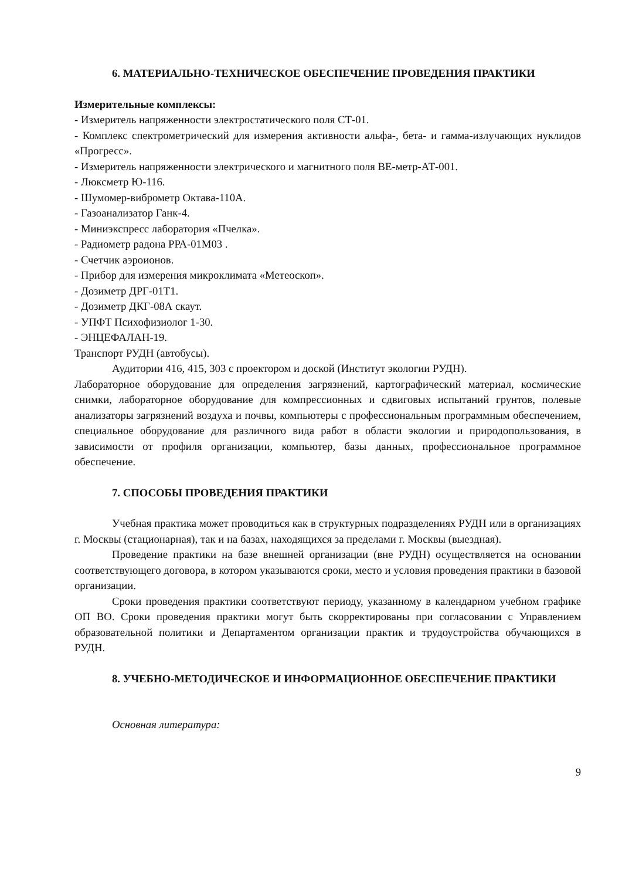6. МАТЕРИАЛЬНО-ТЕХНИЧЕСКОЕ ОБЕСПЕЧЕНИЕ ПРОВЕДЕНИЯ ПРАКТИКИ
Измерительные комплексы:
- Измеритель напряженности электростатического поля СТ-01.
- Комплекс спектрометрический для измерения активности альфа-, бета- и гамма-излучающих нуклидов «Прогресс».
- Измеритель напряженности электрического и магнитного поля ВЕ-метр-АТ-001.
- Люксметр Ю-116.
- Шумомер-виброметр Октава-110А.
- Газоанализатор Ганк-4.
- Миниэкспресс лаборатория «Пчелка».
- Радиометр радона РРА-01М03 .
- Счетчик аэроионов.
- Прибор для измерения микроклимата «Метеоскоп».
- Дозиметр ДРГ-01Т1.
- Дозиметр ДКГ-08А скаут.
- УПФТ Психофизиолог 1-30.
- ЭНЦЕФАЛАН-19.
Транспорт РУДН (автобусы).
Аудитории 416, 415, 303 с проектором и доской (Институт экологии РУДН).
Лабораторное оборудование для определения загрязнений, картографический материал, космические снимки, лабораторное оборудование для компрессионных и сдвиговых испытаний грунтов, полевые анализаторы загрязнений воздуха и почвы, компьютеры с профессиональным программным обеспечением, специальное оборудование для различного вида работ в области экологии и природопользования, в зависимости от профиля организации, компьютер, базы данных, профессиональное программное обеспечение.
7. СПОСОБЫ ПРОВЕДЕНИЯ ПРАКТИКИ
Учебная практика может проводиться как в структурных подразделениях РУДН или в организациях г. Москвы (стационарная), так и на базах, находящихся за пределами г. Москвы (выездная).
Проведение практики на базе внешней организации (вне РУДН) осуществляется на основании соответствующего договора, в котором указываются сроки, место и условия проведения практики в базовой организации.
Сроки проведения практики соответствуют периоду, указанному в календарном учебном графике ОП ВО. Сроки проведения практики могут быть скорректированы при согласовании с Управлением образовательной политики и Департаментом организации практик и трудоустройства обучающихся в РУДН.
8. УЧЕБНО-МЕТОДИЧЕСКОЕ И ИНФОРМАЦИОННОЕ ОБЕСПЕЧЕНИЕ ПРАКТИКИ
Основная литература:
9